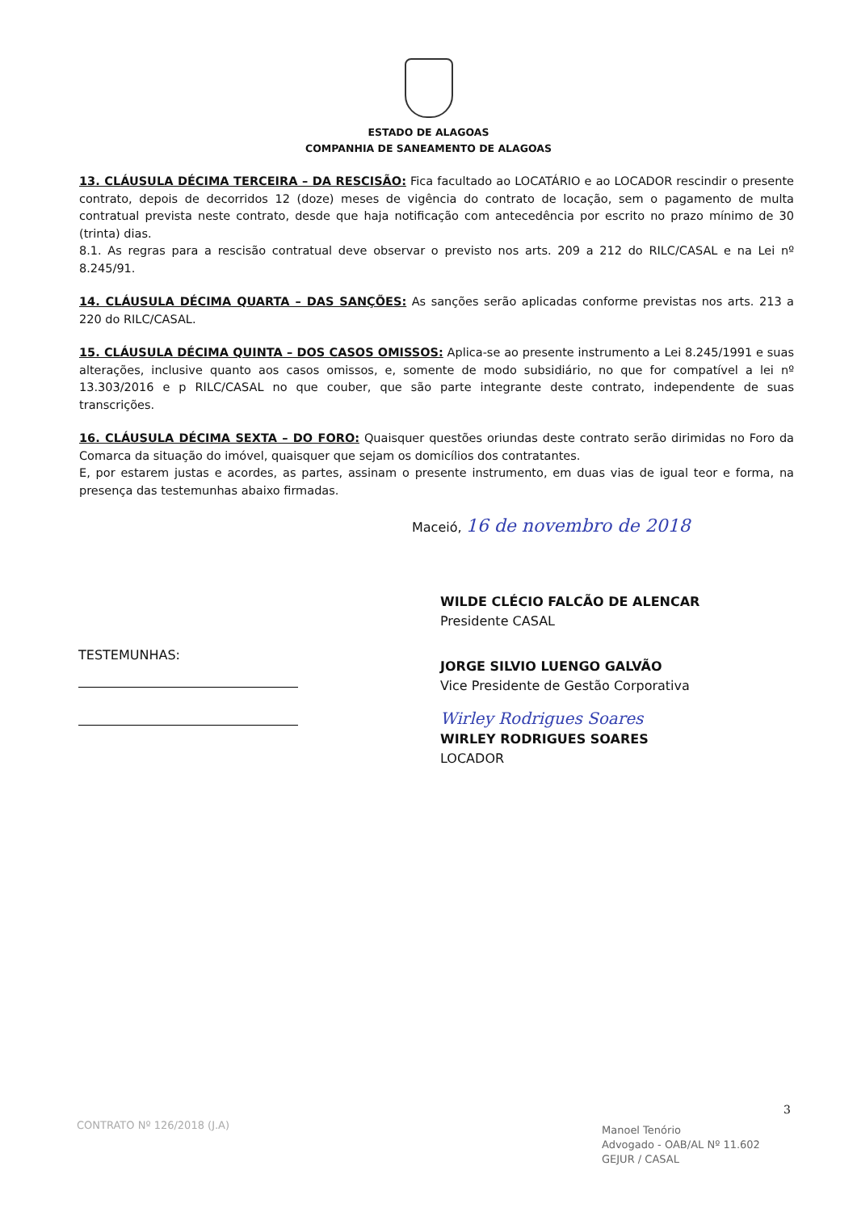ESTADO DE ALAGOAS
COMPANHIA DE SANEAMENTO DE ALAGOAS
13. CLÁUSULA DÉCIMA TERCEIRA – DA RESCISÃO: Fica facultado ao LOCATÁRIO e ao LOCADOR rescindir o presente contrato, depois de decorridos 12 (doze) meses de vigência do contrato de locação, sem o pagamento de multa contratual prevista neste contrato, desde que haja notificação com antecedência por escrito no prazo mínimo de 30 (trinta) dias.
8.1. As regras para a rescisão contratual deve observar o previsto nos arts. 209 a 212 do RILC/CASAL e na Lei nº 8.245/91.
14. CLÁUSULA DÉCIMA QUARTA – DAS SANÇÕES: As sanções serão aplicadas conforme previstas nos arts. 213 a 220 do RILC/CASAL.
15. CLÁUSULA DÉCIMA QUINTA – DOS CASOS OMISSOS: Aplica-se ao presente instrumento a Lei 8.245/1991 e suas alterações, inclusive quanto aos casos omissos, e, somente de modo subsidiário, no que for compatível a lei nº 13.303/2016 e p RILC/CASAL no que couber, que são parte integrante deste contrato, independente de suas transcrições.
16. CLÁUSULA DÉCIMA SEXTA – DO FORO: Quaisquer questões oriundas deste contrato serão dirimidas no Foro da Comarca da situação do imóvel, quaisquer que sejam os domicílios dos contratantes.
E, por estarem justas e acordes, as partes, assinam o presente instrumento, em duas vias de igual teor e forma, na presença das testemunhas abaixo firmadas.
Maceió, 16 de novembro de 2018
WILDE CLÉCIO FALCÃO DE ALENCAR
Presidente CASAL
TESTEMUNHAS:
JORGE SILVIO LUENGO GALVÃO
Vice Presidente de Gestão Corporativa
Wirley Rodrigues Soares
WIRLEY RODRIGUES SOARES
LOCADOR
3
CONTRATO Nº 126/2018 (J.A)
Manoel Tenório
Advogado - OAB/AL Nº 11.602
GEJUR / CASAL